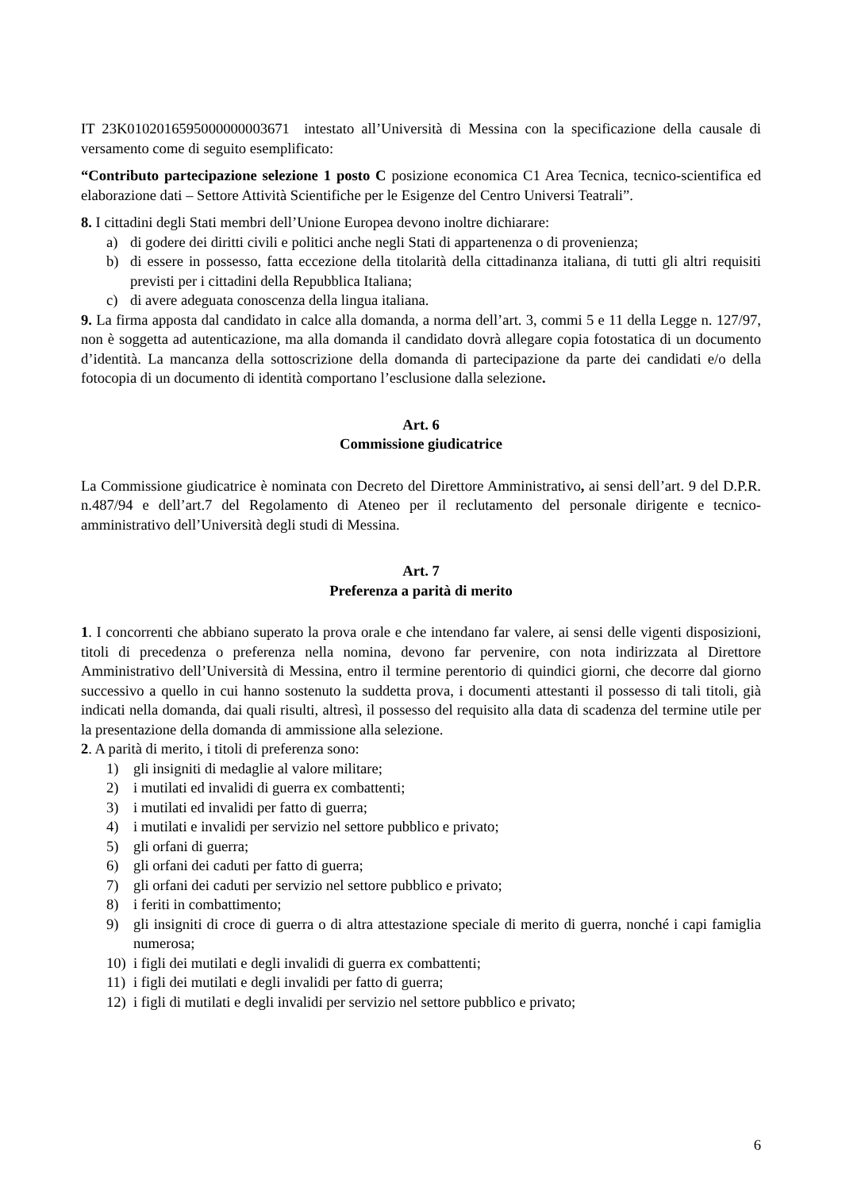IT 23K0102016595000000003671 intestato all’Università di Messina con la specificazione della causale di versamento come di seguito esemplificato:
“Contributo partecipazione selezione 1 posto C posizione economica C1 Area Tecnica, tecnico-scientifica ed elaborazione dati – Settore Attività Scientifiche per le Esigenze del Centro Universi Teatrali”.
8. I cittadini degli Stati membri dell’Unione Europea devono inoltre dichiarare:
a) di godere dei diritti civili e politici anche negli Stati di appartenenza o di provenienza;
b) di essere in possesso, fatta eccezione della titolarità della cittadinanza italiana, di tutti gli altri requisiti previsti per i cittadini della Repubblica Italiana;
c) di avere adeguata conoscenza della lingua italiana.
9. La firma apposta dal candidato in calce alla domanda, a norma dell’art. 3, commi 5 e 11 della Legge n. 127/97, non è soggetta ad autenticazione, ma alla domanda il candidato dovrà allegare copia fotostatica di un documento d’identità. La mancanza della sottoscrizione della domanda di partecipazione da parte dei candidati e/o della fotocopia di un documento di identità comportano l’esclusione dalla selezione.
Art. 6
Commissione giudicatrice
La Commissione giudicatrice è nominata con Decreto del Direttore Amministrativo, ai sensi dell’art. 9 del D.P.R. n.487/94 e dell’art.7 del Regolamento di Ateneo per il reclutamento del personale dirigente e tecnico-amministrativo dell’Università degli studi di Messina.
Art. 7
Preferenza a parità di merito
1. I concorrenti che abbiano superato la prova orale e che intendano far valere, ai sensi delle vigenti disposizioni, titoli di precedenza o preferenza nella nomina, devono far pervenire, con nota indirizzata al Direttore Amministrativo dell’Università di Messina, entro il termine perentorio di quindici giorni, che decorre dal giorno successivo a quello in cui hanno sostenuto la suddetta prova, i documenti attestanti il possesso di tali titoli, già indicati nella domanda, dai quali risulti, altresì, il possesso del requisito alla data di scadenza del termine utile per la presentazione della domanda di ammissione alla selezione.
2. A parità di merito, i titoli di preferenza sono:
1) gli insigniti di medaglie al valore militare;
2) i mutilati ed invalidi di guerra ex combattenti;
3) i mutilati ed invalidi per fatto di guerra;
4) i mutilati e invalidi per servizio nel settore pubblico e privato;
5) gli orfani di guerra;
6) gli orfani dei caduti per fatto di guerra;
7) gli orfani dei caduti per servizio nel settore pubblico e privato;
8) i feriti in combattimento;
9) gli insigniti di croce di guerra o di altra attestazione speciale di merito di guerra, nonché i capi famiglia numerosa;
10) i figli dei mutilati e degli invalidi di guerra ex combattenti;
11) i figli dei mutilati e degli invalidi per fatto di guerra;
12) i figli di mutilati e degli invalidi per servizio nel settore pubblico e privato;
6